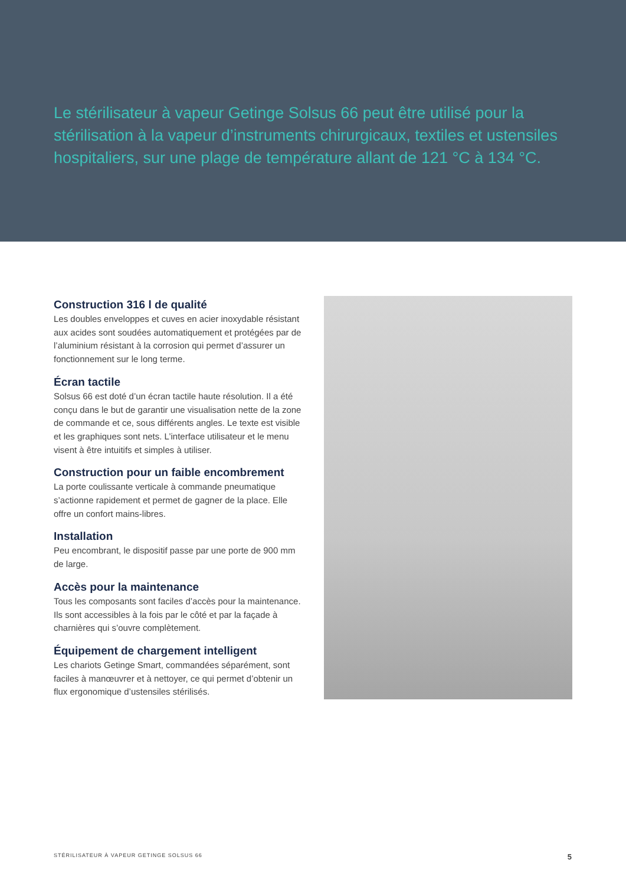Le stérilisateur à vapeur Getinge Solsus 66 peut être utilisé pour la stérilisation à la vapeur d’instruments chirurgicaux, textiles et ustensiles hospitaliers, sur une plage de température allant de 121 °C à 134 °C.
Construction 316 l de qualité
Les doubles enveloppes et cuves en acier inoxydable résistant aux acides sont soudées automatiquement et protégées par de l’aluminium résistant à la corrosion qui permet d’assurer un fonctionnement sur le long terme.
Écran tactile
Solsus 66 est doté d’un écran tactile haute résolution. Il a été conçu dans le but de garantir une visualisation nette de la zone de commande et ce, sous différents angles. Le texte est visible et les graphiques sont nets. L’interface utilisateur et le menu visent à être intuitifs et simples à utiliser.
Construction pour un faible encombrement
La porte coulissante verticale à commande pneumatique s’actionne rapidement et permet de gagner de la place. Elle offre un confort mains-libres.
Installation
Peu encombrant, le dispositif passe par une porte de 900 mm de large.
Accès pour la maintenance
Tous les composants sont faciles d’accès pour la maintenance. Ils sont accessibles à la fois par le côté et par la façade à charnières qui s’ouvre complètement.
Équipement de chargement intelligent
Les chariots Getinge Smart, commandées séparément, sont faciles à manœuvrer et à nettoyer, ce qui permet d’obtenir un flux ergonomique d’ustensiles stérilisés.
STÉRILISATEUR À VAPEUR GETINGE SOLSUS 66 5